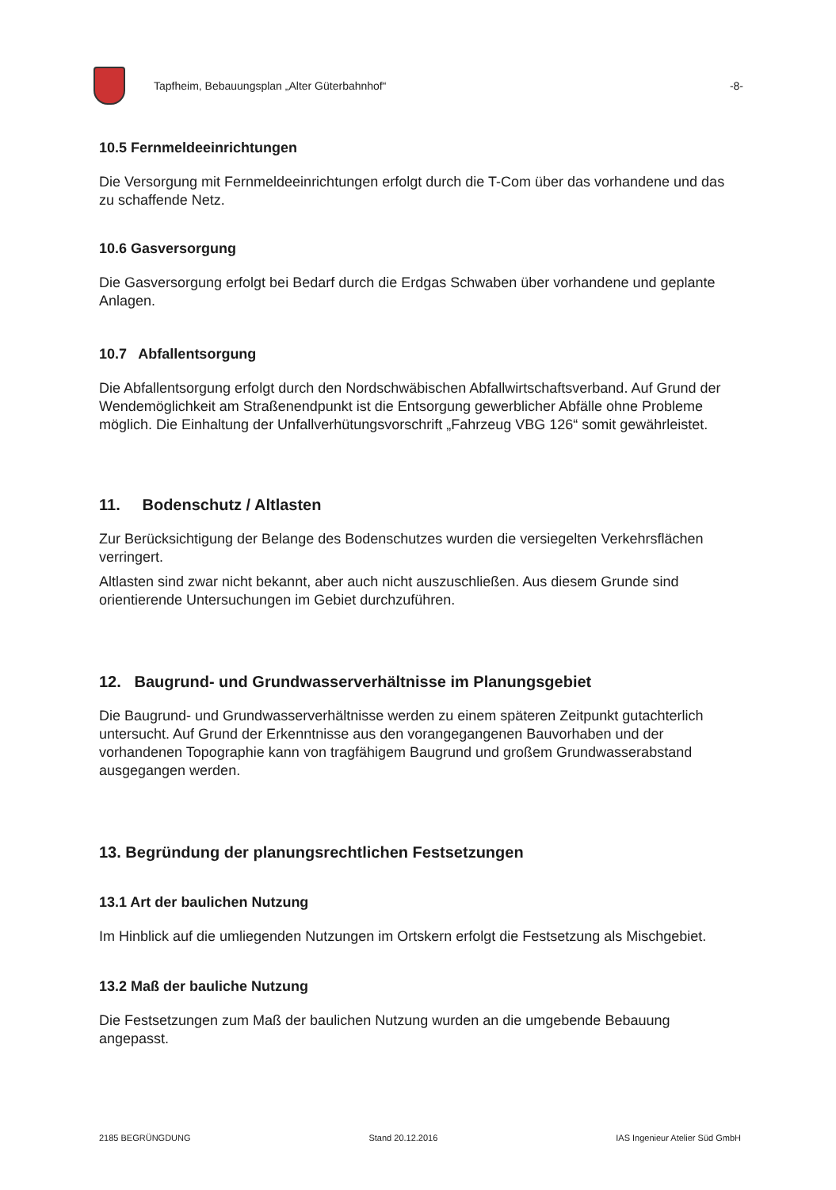Tapfheim, Bebauungsplan „Alter Güterbahnhof“-8-
10.5 Fernmeldeeinrichtungen
Die Versorgung mit Fernmeldeeinrichtungen erfolgt durch die T-Com über das vorhandene und das zu schaffende Netz.
10.6 Gasversorgung
Die Gasversorgung erfolgt bei Bedarf durch die Erdgas Schwaben über vorhandene und geplante Anlagen.
10.7 Abfallentsorgung
Die Abfallentsorgung erfolgt durch den Nordschwäbischen Abfallwirtschaftsverband. Auf Grund der Wendemöglichkeit am Straßenendpunkt ist die Entsorgung gewerblicher Abfälle ohne Probleme möglich. Die Einhaltung der Unfallverhütungsvorschrift „Fahrzeug VBG 126“ somit gewährleistet.
11. Bodenschutz / Altlasten
Zur Berücksichtigung der Belange des Bodenschutzes wurden die versiegelten Verkehrsflächen verringert.
Altlasten sind zwar nicht bekannt, aber auch nicht auszuschließen. Aus diesem Grunde sind orientierende Untersuchungen im Gebiet durchzuführen.
12. Baugrund- und Grundwasserverhältnisse im Planungsgebiet
Die Baugrund- und Grundwasserverhältnisse werden zu einem späteren Zeitpunkt gutachterlich untersucht. Auf Grund der Erkenntnisse aus den vorangegangenen Bauvorhaben und der vorhandenen Topographie kann von tragfähigem Baugrund und großem Grundwasserabstand ausgegangen werden.
13. Begründung der planungsrechtlichen Festsetzungen
13.1 Art der baulichen Nutzung
Im Hinblick auf die umliegenden Nutzungen im Ortskern erfolgt die Festsetzung als Mischgebiet.
13.2 Maß der bauliche Nutzung
Die Festsetzungen zum Maß der baulichen Nutzung wurden an die umgebende Bebauung angepasst.
2185 BEGRÜNGDUNG Stand 20.12.2016 IAS Ingenieur Atelier Süd GmbH